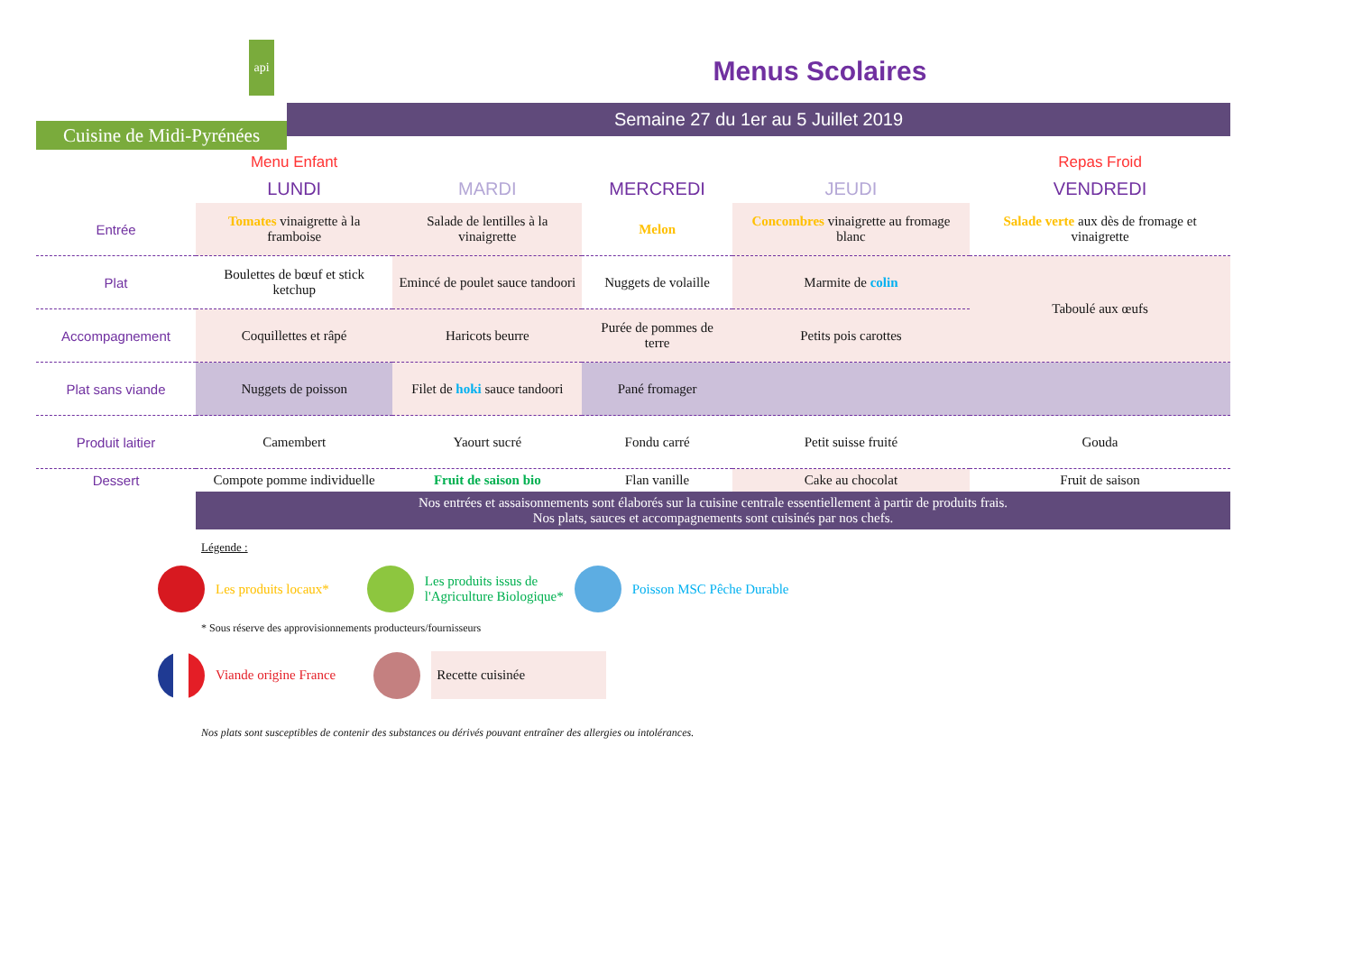api
Cuisine de Midi-Pyrénées
Menus Scolaires
Semaine 27 du 1er au 5 Juillet 2019
| | Menu Enfant | | | | Repas Froid |
| | LUNDI | MARDI | MERCREDI | JEUDI | VENDREDI |
| Entrée | Tomates vinaigrette à la framboise | Salade de lentilles à la vinaigrette | Melon | Concombres vinaigrette au fromage blanc | Salade verte aux dès de fromage et vinaigrette |
| Plat | Boulettes de bœuf et stick ketchup | Emincé de poulet sauce tandoori | Nuggets de volaille | Marmite de colin | Taboulé aux œufs |
| Accompagnement | Coquillettes et râpé | Haricots beurre | Purée de pommes de terre | Petits pois carottes | |
| Plat sans viande | Nuggets de poisson | Filet de hoki sauce tandoori | Pané fromager | | |
| Produit laitier | Camembert | Yaourt sucré | Fondu carré | Petit suisse fruité | Gouda |
| Dessert | Compote pomme individuelle | Fruit de saison bio | Flan vanille | Cake au chocolat | Fruit de saison |
| | Nos entrées et assaisonnements sont élaborés sur la cuisine centrale essentiellement à partir de produits frais. Nos plats, sauces et accompagnements sont cuisinés par nos chefs. | | | | |
Légende :
Les produits locaux* Les produits issus de
l'Agriculture Biologique* Poisson MSC Pêche Durable
* Sous réserve des approvisionnements producteurs/fournisseurs
Viande origine France Recette cuisinée
Nos plats sont susceptibles de contenir des substances ou dérivés pouvant entraîner des allergies ou intolérances.